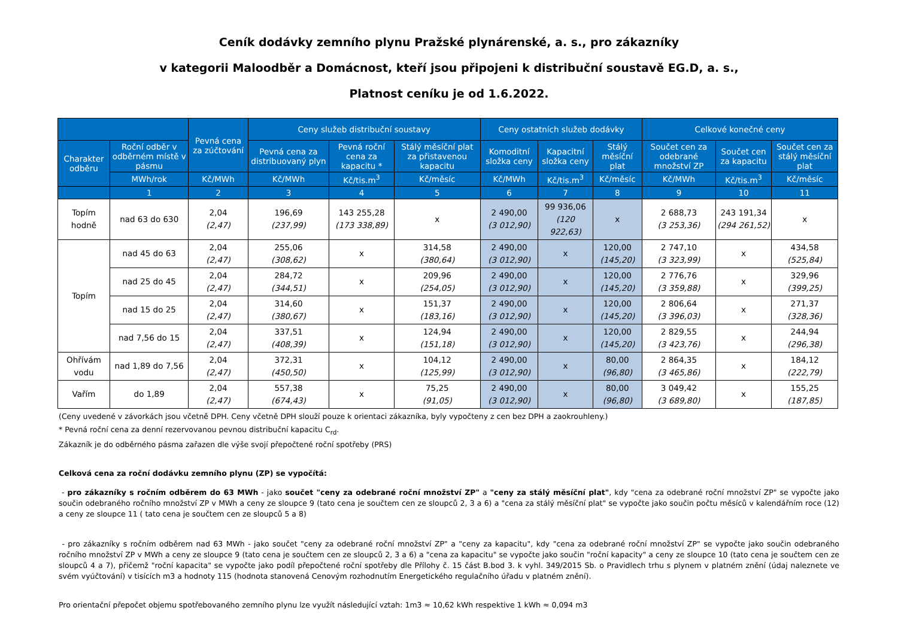Ceník dodávky zemního plynu Pražské plynárenské, a. s., pro zákazníky
v kategorii Maloodběr a Domácnost, kteří jsou připojeni k distribuční soustavě EG.D, a. s.,
Platnost ceníku je od 1.6.2022.
| | | Pevná cena za zúčtování | Ceny služeb distribuční soustavy | | | Ceny ostatních služeb dodávky | | | Celkové konečné ceny | | |
| --- | --- | --- | --- | --- | --- | --- | --- | --- | --- | --- | --- |
| Charakter odběru | Roční odběr v odběrném místě v pásmu | | Pevná cena za distribuovaný plyn | Pevná roční cena za kapacitu * | Stálý měsíční plat za přistavenou kapacitu | Komoditní složka ceny | Kapacitní složka ceny | Stálý měsíční plat | Součet cen za odebrané množství ZP | Součet cen za kapacitu | Součet cen za stálý měsíční plat |
| | MWh/rok | Kč/MWh | Kč/MWh | Kč/tis.m<sup>3</sup> | Kč/měsíc | Kč/MWh | Kč/tis.m<sup>3</sup> | Kč/měsíc | Kč/MWh | Kč/tis.m<sup>3</sup> | Kč/měsíc |
| | 1 | 2 | 3 | 4 | 5 | 6 | 7 | 8 | 9 | 10 | 11 |
| Topím hodně | nad 63 do 630 | 2,04 (2,47) | 196,69 (237,99) | 143 255,28 (173 338,89) | x | 2 490,00 (3 012,90) | 99 936,06 (120 922,63) | x | 2 688,73 (3 253,36) | 243 191,34 (294 261,52) | x |
| Topím | nad 45 do 63 | 2,04 (2,47) | 255,06 (308,62) | x | 314,58 (380,64) | 2 490,00 (3 012,90) | x | 120,00 (145,20) | 2 747,10 (3 323,99) | x | 434,58 (525,84) |
| | nad 25 do 45 | 2,04 (2,47) | 284,72 (344,51) | x | 209,96 (254,05) | 2 490,00 (3 012,90) | x | 120,00 (145,20) | 2 776,76 (3 359,88) | x | 329,96 (399,25) |
| | nad 15 do 25 | 2,04 (2,47) | 314,60 (380,67) | x | 151,37 (183,16) | 2 490,00 (3 012,90) | x | 120,00 (145,20) | 2 806,64 (3 396,03) | x | 271,37 (328,36) |
| | nad 7,56 do 15 | 2,04 (2,47) | 337,51 (408,39) | x | 124,94 (151,18) | 2 490,00 (3 012,90) | x | 120,00 (145,20) | 2 829,55 (3 423,76) | x | 244,94 (296,38) |
| Ohřívám vodu | nad 1,89 do 7,56 | 2,04 (2,47) | 372,31 (450,50) | x | 104,12 (125,99) | 2 490,00 (3 012,90) | x | 80,00 (96,80) | 2 864,35 (3 465,86) | x | 184,12 (222,79) |
| Vařím | do 1,89 | 2,04 (2,47) | 557,38 (674,43) | x | 75,25 (91,05) | 2 490,00 (3 012,90) | x | 80,00 (96,80) | 3 049,42 (3 689,80) | x | 155,25 (187,85) |
(Ceny uvedené v závorkách jsou včetně DPH. Ceny včetně DPH slouží pouze k orientaci zákazníka, byly vypočteny z cen bez DPH a zaokrouhleny.)
* Pevná roční cena za denní rezervovanou pevnou distribuční kapacitu C<sub>rd</sub>.
Zákazník je do odběrného pásma zařazen dle výše svojí přepočtené roční spotřeby (PRS)
Celková cena za roční dodávku zemního plynu (ZP) se vypočítá:
- pro zákazníky s ročním odběrem do 63 MWh - jako součet "ceny za odebrané roční množství ZP" a "ceny za stálý měsíční plat", kdy "cena za odebrané roční množství ZP" se vypočte jako součin odebraného ročního množství ZP v MWh a ceny ze sloupce 9 (tato cena je součtem cen ze sloupců 2, 3 a 6) a "cena za stálý měsíční plat" se vypočte jako součin počtu měsíců v kalendářním roce (12) a ceny ze sloupce 11 ( tato cena je součtem cen ze sloupců 5 a 8)
- pro zákazníky s ročním odběrem nad 63 MWh - jako součet "ceny za odebrané roční množství ZP" a "ceny za kapacitu", kdy "cena za odebrané roční množství ZP" se vypočte jako součin odebraného ročního množství ZP v MWh a ceny ze sloupce 9 (tato cena je součtem cen ze sloupců 2, 3 a 6) a "cena za kapacitu" se vypočte jako součin "roční kapacity" a ceny ze sloupce 10 (tato cena je součtem cen ze sloupců 4 a 7), přičemž "roční kapacita" se vypočte jako podíl přepočtené roční spotřeby dle Přílohy č. 15 část B.bod 3. k vyhl. 349/2015 Sb. o Pravidlech trhu s plynem v platném znění (údaj naleznete ve svém vyúčtování) v tisících m3 a hodnoty 115 (hodnota stanovená Cenovým rozhodnutím Energetického regulačního úřadu v platném znění).
Pro orientační přepočet objemu spotřebovaného zemního plynu lze využít následující vztah: 1m3 ≈ 10,62 kWh respektive 1 kWh ≈ 0,094 m3